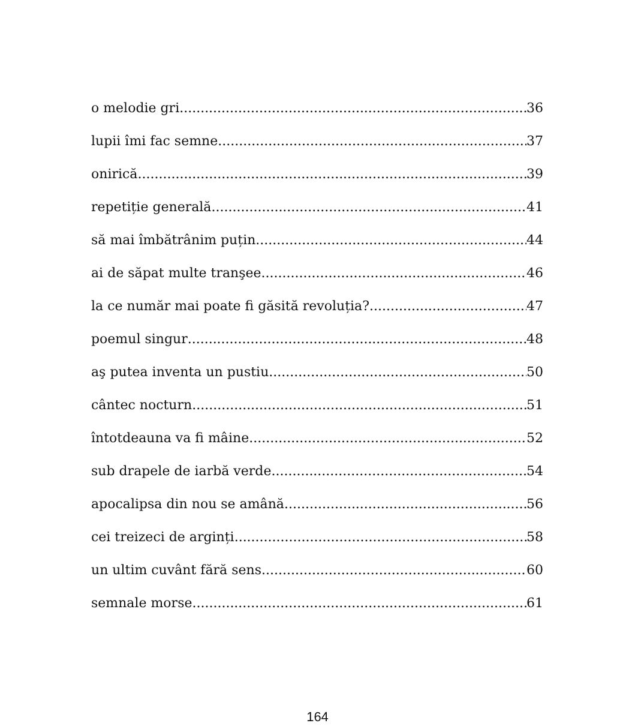o melodie gri 36
lupii îmi fac semne 37
onirică 39
repetiție generală 41
să mai îmbătrânim puțin 44
ai de săpat multe tranşee 46
la ce număr mai poate fi găsită revoluția? 47
poemul singur 48
aş putea inventa un pustiu 50
cântec nocturn 51
întotdeauna va fi mâine 52
sub drapele de iarbă verde 54
apocalipsa din nou se amână 56
cei treizeci de arginți 58
un ultim cuvânt fără sens 60
semnale morse 61
164